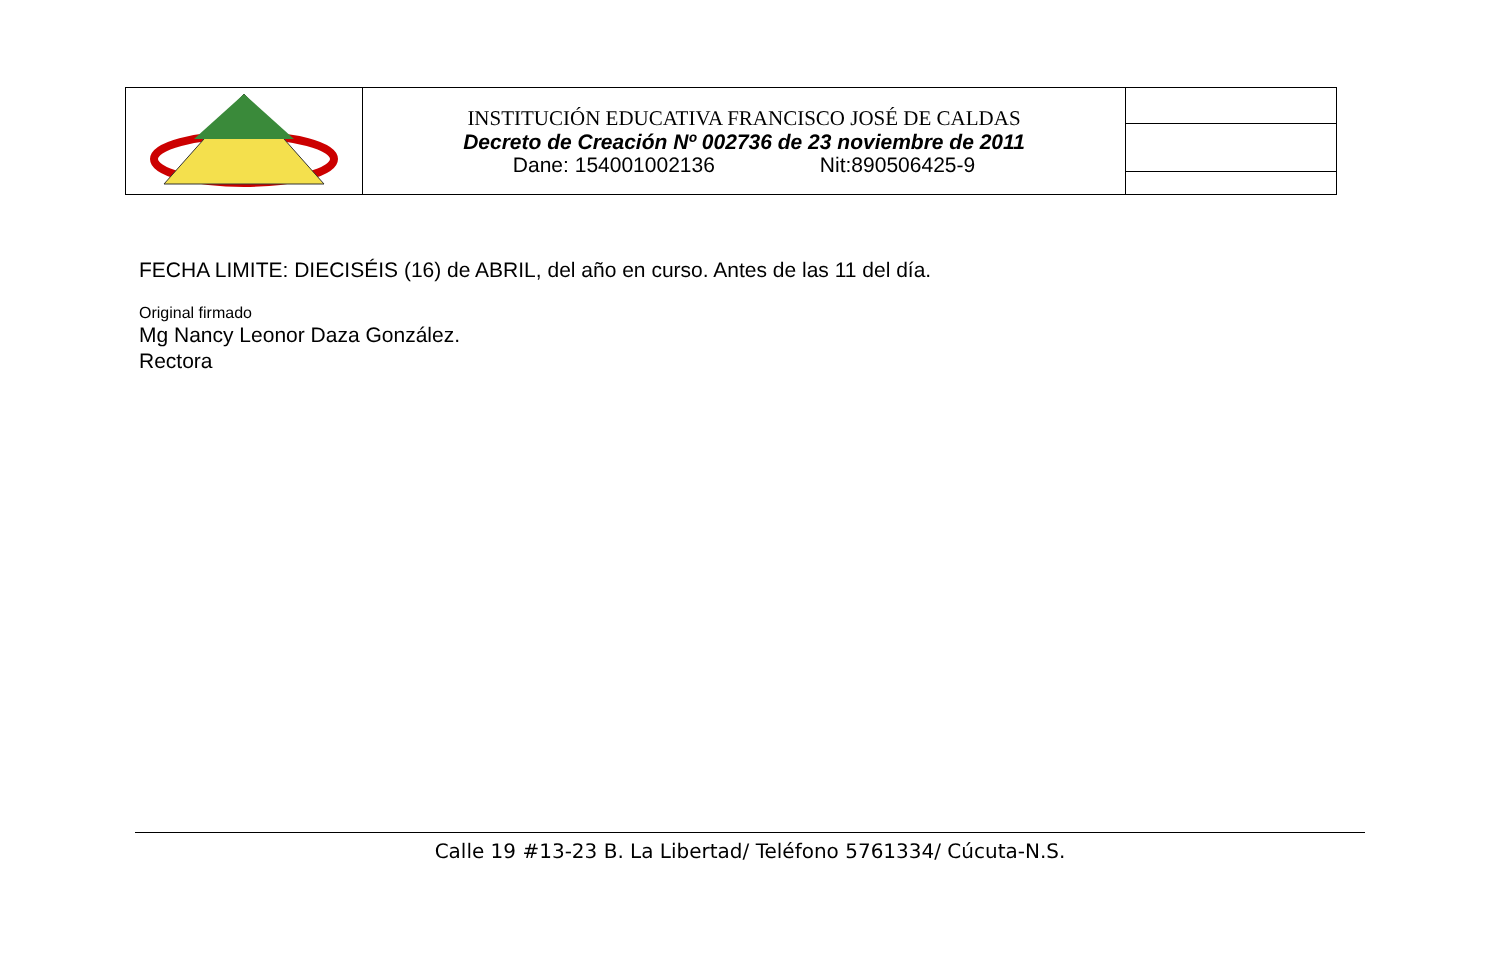| | INSTITUCIÓN EDUCATIVA FRANCISCO JOSÉ DE CALDAS Decreto de Creación Nº 002736 de 23 noviembre de 2011 Dane: 154001002136 Nit:890506425-9 | |
FECHA LIMITE: DIECISÉIS (16) de ABRIL, del año en curso. Antes de las 11 del día.
Original firmado
Mg Nancy Leonor Daza González.
Rectora
Calle 19 #13-23 B. La Libertad/ Teléfono 5761334/ Cúcuta-N.S.